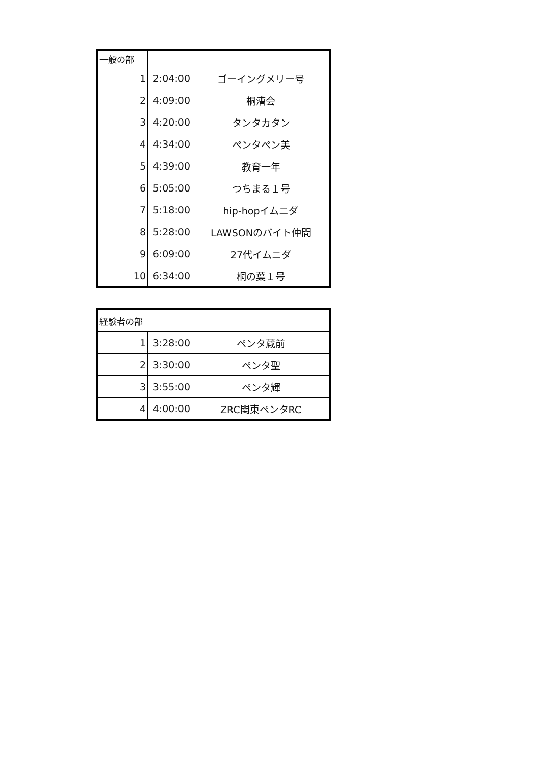| 一般の部 | | |
| 1 | 2:04:00 | ゴーイングメリー号 |
| 2 | 4:09:00 | 桐漕会 |
| 3 | 4:20:00 | タンタカタン |
| 4 | 4:34:00 | ペンタペン美 |
| 5 | 4:39:00 | 教育一年 |
| 6 | 5:05:00 | つちまる１号 |
| 7 | 5:18:00 | hip-hopイムニダ |
| 8 | 5:28:00 | LAWSONのバイト仲間 |
| 9 | 6:09:00 | 27代イムニダ |
| 10 | 6:34:00 | 桐の葉１号 |
| 経験者の部 | | |
| 1 | 3:28:00 | ペンタ蔵前 |
| 2 | 3:30:00 | ペンタ聖 |
| 3 | 3:55:00 | ペンタ輝 |
| 4 | 4:00:00 | ZRC関東ペンタRC |